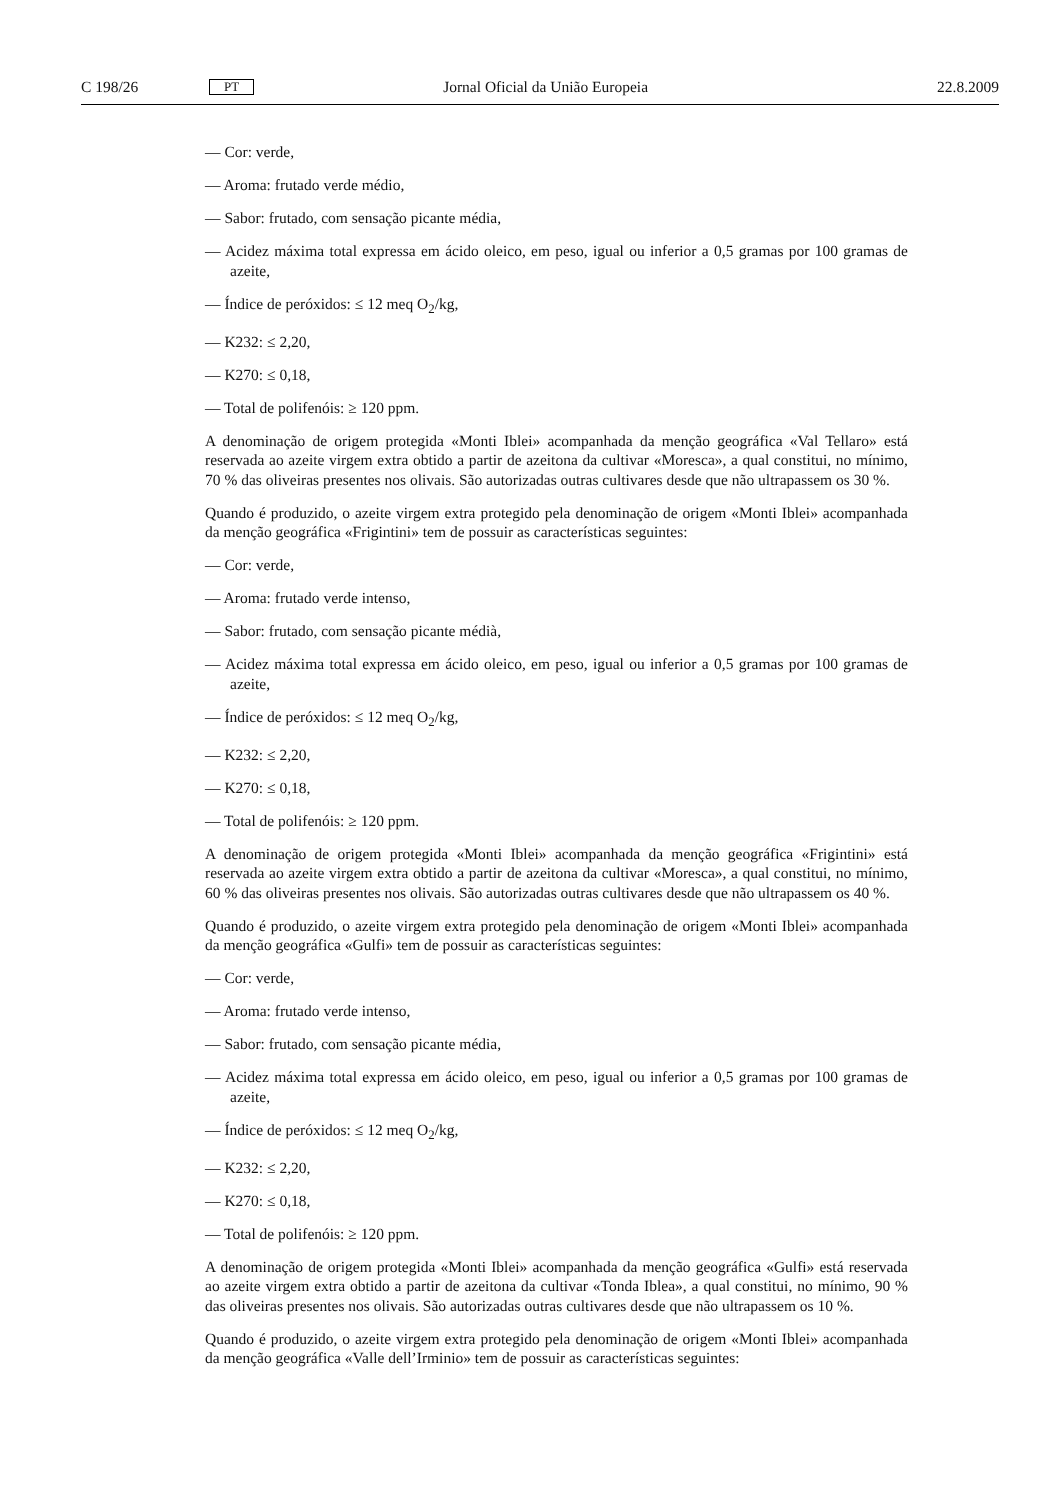C 198/26 PT Jornal Oficial da União Europeia 22.8.2009
— Cor: verde,
— Aroma: frutado verde médio,
— Sabor: frutado, com sensação picante média,
— Acidez máxima total expressa em ácido oleico, em peso, igual ou inferior a 0,5 gramas por 100 gramas de azeite,
— Índice de peróxidos: ≤ 12 meq O<sub>2</sub>/kg,
— K232: ≤ 2,20,
— K270: ≤ 0,18,
— Total de polifenóis: ≥ 120 ppm.
A denominação de origem protegida «Monti Iblei» acompanhada da menção geográfica «Val Tellaro» está reservada ao azeite virgem extra obtido a partir de azeitona da cultivar «Moresca», a qual constitui, no mínimo, 70 % das oliveiras presentes nos olivais. São autorizadas outras cultivares desde que não ultrapassem os 30 %.
Quando é produzido, o azeite virgem extra protegido pela denominação de origem «Monti Iblei» acompanhada da menção geográfica «Frigintini» tem de possuir as características seguintes:
— Cor: verde,
— Aroma: frutado verde intenso,
— Sabor: frutado, com sensação picante médià,
— Acidez máxima total expressa em ácido oleico, em peso, igual ou inferior a 0,5 gramas por 100 gramas de azeite,
— Índice de peróxidos: ≤ 12 meq O<sub>2</sub>/kg,
— K232: ≤ 2,20,
— K270: ≤ 0,18,
— Total de polifenóis: ≥ 120 ppm.
A denominação de origem protegida «Monti Iblei» acompanhada da menção geográfica «Frigintini» está reservada ao azeite virgem extra obtido a partir de azeitona da cultivar «Moresca», a qual constitui, no mínimo, 60 % das oliveiras presentes nos olivais. São autorizadas outras cultivares desde que não ultrapassem os 40 %.
Quando é produzido, o azeite virgem extra protegido pela denominação de origem «Monti Iblei» acompanhada da menção geográfica «Gulfi» tem de possuir as características seguintes:
— Cor: verde,
— Aroma: frutado verde intenso,
— Sabor: frutado, com sensação picante média,
— Acidez máxima total expressa em ácido oleico, em peso, igual ou inferior a 0,5 gramas por 100 gramas de azeite,
— Índice de peróxidos: ≤ 12 meq O<sub>2</sub>/kg,
— K232: ≤ 2,20,
— K270: ≤ 0,18,
— Total de polifenóis: ≥ 120 ppm.
A denominação de origem protegida «Monti Iblei» acompanhada da menção geográfica «Gulfi» está reservada ao azeite virgem extra obtido a partir de azeitona da cultivar «Tonda Iblea», a qual constitui, no mínimo, 90 % das oliveiras presentes nos olivais. São autorizadas outras cultivares desde que não ultrapassem os 10 %.
Quando é produzido, o azeite virgem extra protegido pela denominação de origem «Monti Iblei» acompanhada da menção geográfica «Valle dell’Irminio» tem de possuir as características seguintes: